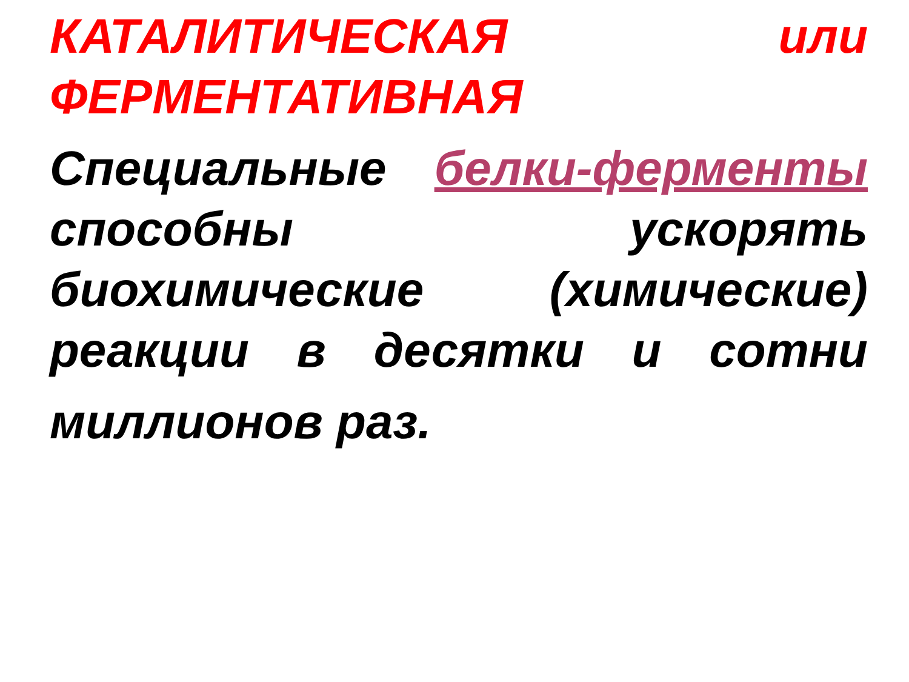КАТАЛИТИЧЕСКАЯ или
ФЕРМЕНТАТИВНАЯ
Специальные белки-ферменты
способны ускорять
биохимические (химические)
реакции в десятки и сотни
миллионов раз.